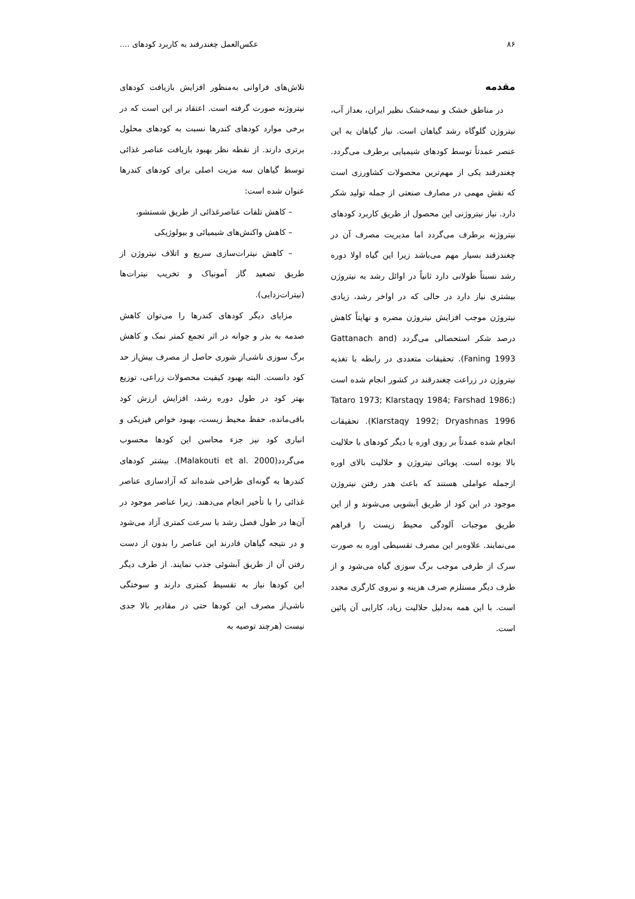۸۶ عکس‌العمل چغندرقند به کاربرد کودهای ....
مقدمه
در مناطق خشک و نیمه‌خشک نظیر ایران، بعداز آب، نیتروژن گلوگاه رشد گیاهان است. نیاز گیاهان به این عنصر عمدتاً توسط کودهای شیمیایی برطرف می‌گردد. چغندرقند یکی از مهم‌ترین محصولات کشاورزی است که نقش مهمی در مصارف صنعتی از جمله تولید شکر دارد. نیاز نیتروژنی این محصول از طریق کاربرد کودهای نیتروژنه برطرف می‌گردد اما مدیریت مصرف آن در چغندرقند بسیار مهم می‌باشد زیرا این گیاه اولا دوره رشد نسبتاً طولانی دارد ثانیاً در اوائل رشد به نیتروژن بیشتری نیاز دارد در حالی که در اواخر رشد، زیادی نیتروژن موجب افزایش نیتروژن مضره و نهایتاً کاهش درصد شکر استحصالی می‌گردد (Gattanach and Faning 1993). تحقیقات متعددی در رابطه با تغذیه نیتروژن در زراعت چغندرقند در کشور انجام شده است (Tataro 1973; Klarstaqy 1984; Farshad 1986; Klarstaqy 1992; Dryashnas 1996). تحقیقات انجام شده عمدتاً بر روی اوره یا دیگر کودهای با حلالیت بالا بوده است. پویائی نیتروژن و حلالیت بالای اوره ازجمله عواملی هستند که باعث هدر رفتن نیتروژن موجود در این کود از طریق آبشویی می‌شوند و از این طریق موجبات آلودگی محیط زیست را فراهم می‌نمایند. علاوه‌بر این مصرف تقسیطی اوره به صورت سرک از طرفی موجب برگ سوزی گیاه می‌شود و از طرف دیگر مستلزم صرف هزینه و نیروی کارگری مجدد است. با این همه به‌دلیل حلالیت زیاد، کارایی آن پائین است.
تلاش‌های فراوانی به‌منظور افزایش بازیافت کودهای نیتروژنه صورت گرفته است. اعتقاد بر این است که در برخی موارد کودهای کندرها نسبت به کودهای محلول برتری دارند. از نقطه نظر بهبود بازیافت عناصر غذائی توسط گیاهان سه مزیت اصلی برای کودهای کندرها عنوان شده است:
– کاهش تلفات عناصرغذائی از طریق شستشو،
– کاهش واکنش‌های شیمیائی و بیولوژیکی
– کاهش نیترات‌سازی سریع و اتلاف نیتروژن از طریق تصعید گاز آمونیاک و تخریب نیترات‌ها (نیترات‌زدایی).
مزایای دیگر کودهای کندرها را می‌توان کاهش صدمه به بذر و جوانه در اثر تجمع کمتر نمک و کاهش برگ سوزی ناشی‌از شوری حاصل از مصرف بیش‌از حد کود دانست. البته بهبود کیفیت محصولات زراعی، توزیع بهتر کود در طول دوره رشد، افزایش ارزش کود باقی‌مانده، حفظ محیط زیست، بهبود خواص فیزیکی و انباری کود نیز جزء محاسن این کودها محسوب می‌گردد(Malakouti et al. 2000). بیشتر کودهای کندرها به گونه‌ای طراحی شده‌اند که آزادسازی عناصر غذائی را با تأخیر انجام می‌دهند. زیرا عناصر موجود در آن‌ها در طول فصل رشد با سرعت کمتری آزاد می‌شود و در نتیجه گیاهان قادرند این عناصر را بدون از دست رفتن آن از طریق آبشوئی جذب نمایند. از طرف دیگر این کودها نیاز به تقسیط کمتری دارند و سوختگی ناشی‌از مصرف این کودها حتی در مقادیر بالا جدی نیست (هرچند توصیه به